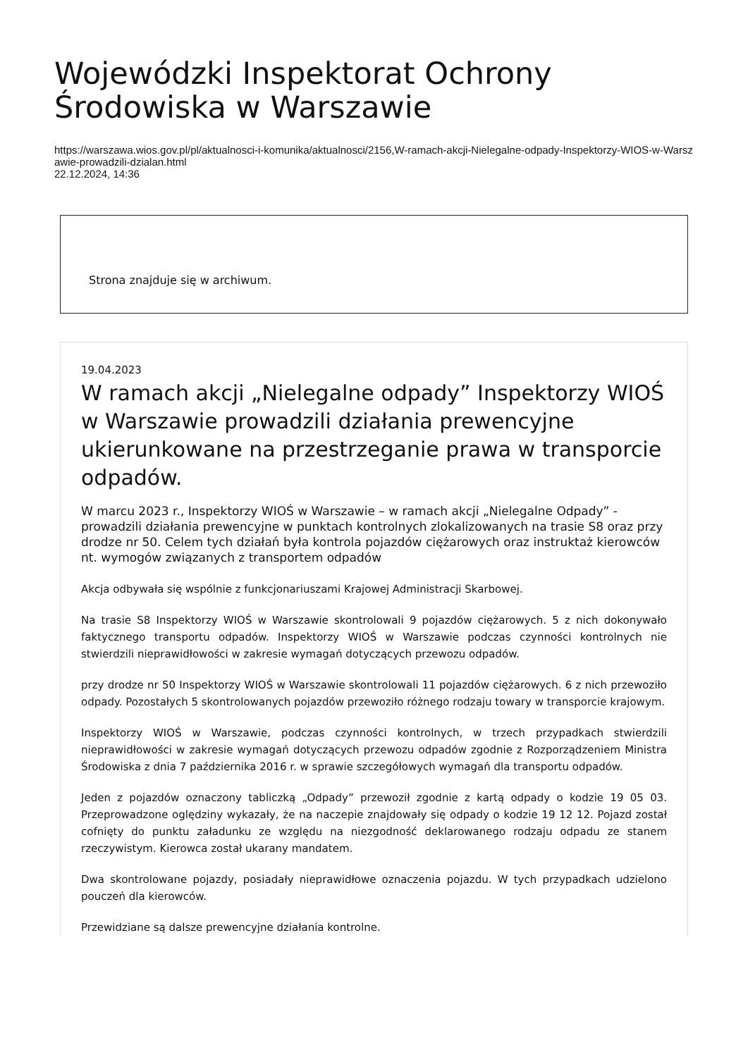Wojewódzki Inspektorat Ochrony Środowiska w Warszawie
https://warszawa.wios.gov.pl/pl/aktualnosci-i-komunika/aktualnosci/2156,W-ramach-akcji-Nielegalne-odpady-Inspektorzy-WIOS-w-Warszawie-prowadzili-dzialan.html
22.12.2024, 14:36
Strona znajduje się w archiwum.
19.04.2023
W ramach akcji „Nielegalne odpady” Inspektorzy WIOŚ w Warszawie prowadzili działania prewencyjne ukierunkowane na przestrzeganie prawa w transporcie odpadów.
W marcu 2023 r., Inspektorzy WIOŚ w Warszawie – w ramach akcji „Nielegalne Odpady” - prowadzili działania prewencyjne w punktach kontrolnych zlokalizowanych na trasie S8 oraz przy drodze nr 50. Celem tych działań była kontrola pojazdów ciężarowych oraz instruktaż kierowców nt. wymogów związanych z transportem odpadów
Akcja odbywała się wspólnie z funkcjonariuszami Krajowej Administracji Skarbowej.
Na trasie S8 Inspektorzy WIOŚ w Warszawie skontrolowali 9 pojazdów ciężarowych. 5 z nich dokonywało faktycznego transportu odpadów. Inspektorzy WIOŚ w Warszawie podczas czynności kontrolnych nie stwierdzili nieprawidłowości w zakresie wymagań dotyczących przewozu odpadów.
przy drodze nr 50 Inspektorzy WIOŚ w Warszawie skontrolowali 11 pojazdów ciężarowych. 6 z nich przewoziło odpady. Pozostałych 5 skontrolowanych pojazdów przewoziło różnego rodzaju towary w transporcie krajowym.
Inspektorzy WIOŚ w Warszawie, podczas czynności kontrolnych, w trzech przypadkach stwierdzili nieprawidłowości w zakresie wymagań dotyczących przewozu odpadów zgodnie z Rozporządzeniem Ministra Środowiska z dnia 7 października 2016 r. w sprawie szczegółowych wymagań dla transportu odpadów.
Jeden z pojazdów oznaczony tabliczką „Odpady” przewoził zgodnie z kartą odpady o kodzie 19 05 03. Przeprowadzone oględziny wykazały, że na naczepie znajdowały się odpady o kodzie 19 12 12. Pojazd został cofnięty do punktu załadunku ze względu na niezgodność deklarowanego rodzaju odpadu ze stanem rzeczywistym. Kierowca został ukarany mandatem.
Dwa skontrolowane pojazdy, posiadały nieprawidłowe oznaczenia pojazdu. W tych przypadkach udzielono pouczeń dla kierowców.
Przewidziane są dalsze prewencyjne działania kontrolne.